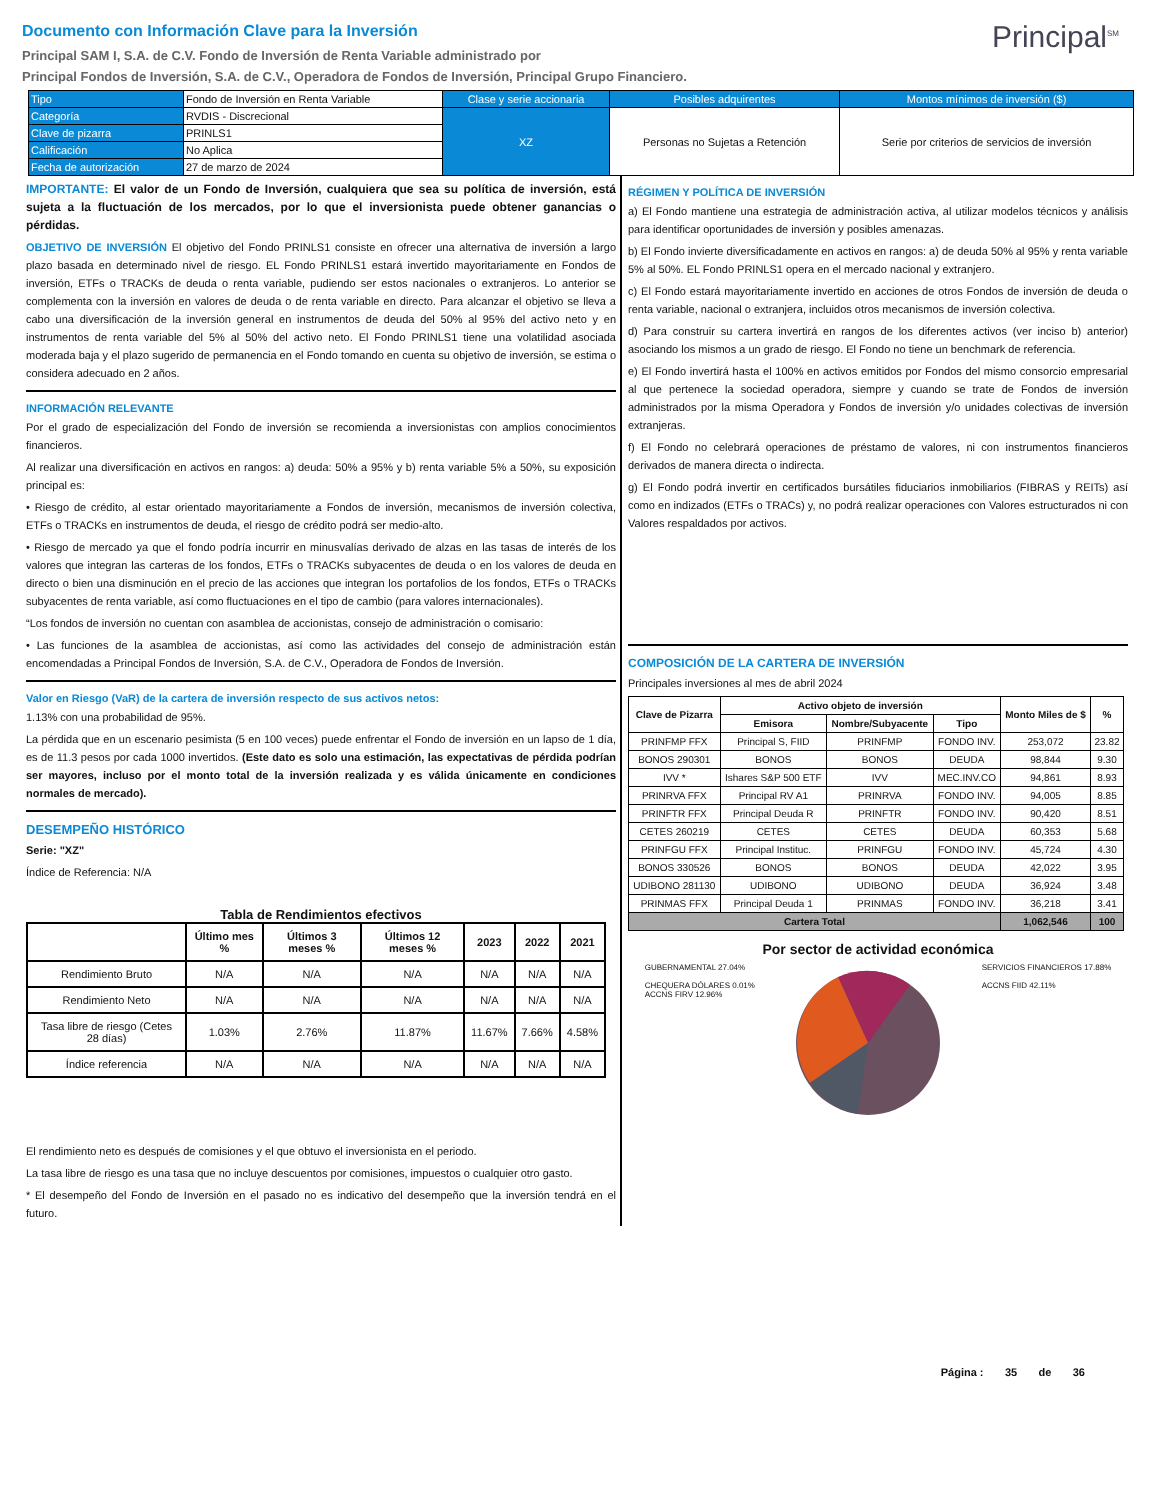Principal<sup>SM</sup>
Documento con Información Clave para la Inversión
Principal SAM I, S.A. de C.V. Fondo de Inversión de Renta Variable administrado por
Principal Fondos de Inversión, S.A. de C.V., Operadora de Fondos de Inversión, Principal Grupo Financiero.
| Tipo | Fondo de Inversión en Renta Variable | Clase y serie accionaria | Posibles adquirentes | Montos mínimos de inversión ($) |
| Categoría | RVDIS - Discrecional | XZ | Personas no Sujetas a Retención | Serie por criterios de servicios de inversión |
| Clave de pizarra | PRINLS1 | | | |
| Calificación | No Aplica | | | |
| Fecha de autorización | 27 de marzo de 2024 | | | |
IMPORTANTE: El valor de un Fondo de Inversión, cualquiera que sea su política de inversión, está sujeta a la fluctuación de los mercados, por lo que el inversionista puede obtener ganancias o pérdidas.
OBJETIVO DE INVERSIÓN El objetivo del Fondo PRINLS1 consiste en ofrecer una alternativa de inversión a largo plazo basada en determinado nivel de riesgo. EL Fondo PRINLS1 estará invertido mayoritariamente en Fondos de inversión, ETFs o TRACKs de deuda o renta variable, pudiendo ser estos nacionales o extranjeros. Lo anterior se complementa con la inversión en valores de deuda o de renta variable en directo. Para alcanzar el objetivo se lleva a cabo una diversificación de la inversión general en instrumentos de deuda del 50% al 95% del activo neto y en instrumentos de renta variable del 5% al 50% del activo neto. El Fondo PRINLS1 tiene una volatilidad asociada moderada baja y el plazo sugerido de permanencia en el Fondo tomando en cuenta su objetivo de inversión, se estima o considera adecuado en 2 años.
INFORMACIÓN RELEVANTE
Por el grado de especialización del Fondo de inversión se recomienda a inversionistas con amplios conocimientos financieros.
Al realizar una diversificación en activos en rangos: a) deuda: 50% a 95% y b) renta variable 5% a 50%, su exposición principal es:
• Riesgo de crédito, al estar orientado mayoritariamente a Fondos de inversión, mecanismos de inversión colectiva, ETFs o TRACKs en instrumentos de deuda, el riesgo de crédito podrá ser medio-alto.
• Riesgo de mercado ya que el fondo podría incurrir en minusvalías derivado de alzas en las tasas de interés de los valores que integran las carteras de los fondos, ETFs o TRACKs subyacentes de deuda o en los valores de deuda en directo o bien una disminución en el precio de las acciones que integran los portafolios de los fondos, ETFs o TRACKs subyacentes de renta variable, así como fluctuaciones en el tipo de cambio (para valores internacionales).
“Los fondos de inversión no cuentan con asamblea de accionistas, consejo de administración o comisario:
• Las funciones de la asamblea de accionistas, así como las actividades del consejo de administración están encomendadas a Principal Fondos de Inversión, S.A. de C.V., Operadora de Fondos de Inversión.
Valor en Riesgo (VaR) de la cartera de inversión respecto de sus activos netos:
1.13% con una probabilidad de 95%.
La pérdida que en un escenario pesimista (5 en 100 veces) puede enfrentar el Fondo de inversión en un lapso de 1 día, es de 11.3 pesos por cada 1000 invertidos. (Este dato es solo una estimación, las expectativas de pérdida podrían ser mayores, incluso por el monto total de la inversión realizada y es válida únicamente en condiciones normales de mercado).
DESEMPEÑO HISTÓRICO
Serie: "XZ"
Índice de Referencia: N/A
Tabla de Rendimientos efectivos
| | Último mes % | Últimos 3 meses % | Últimos 12 meses % | 2023 | 2022 | 2021 |
| --- | --- | --- | --- | --- | --- | --- |
| Rendimiento Bruto | N/A | N/A | N/A | N/A | N/A | N/A |
| Rendimiento Neto | N/A | N/A | N/A | N/A | N/A | N/A |
| Tasa libre de riesgo (Cetes 28 días) | 1.03% | 2.76% | 11.87% | 11.67% | 7.66% | 4.58% |
| Índice referencia | N/A | N/A | N/A | N/A | N/A | N/A |
El rendimiento neto es después de comisiones y el que obtuvo el inversionista en el periodo.
La tasa libre de riesgo es una tasa que no incluye descuentos por comisiones, impuestos o cualquier otro gasto.
* El desempeño del Fondo de Inversión en el pasado no es indicativo del desempeño que la inversión tendrá en el futuro.
RÉGIMEN Y POLÍTICA DE INVERSIÓN
a) El Fondo mantiene una estrategia de administración activa, al utilizar modelos técnicos y análisis para identificar oportunidades de inversión y posibles amenazas.
b) El Fondo invierte diversificadamente en activos en rangos: a) de deuda 50% al 95% y renta variable 5% al 50%. EL Fondo PRINLS1 opera en el mercado nacional y extranjero.
c) El Fondo estará mayoritariamente invertido en acciones de otros Fondos de inversión de deuda o renta variable, nacional o extranjera, incluidos otros mecanismos de inversión colectiva.
d) Para construir su cartera invertirá en rangos de los diferentes activos (ver inciso b) anterior) asociando los mismos a un grado de riesgo. El Fondo no tiene un benchmark de referencia.
e) El Fondo invertirá hasta el 100% en activos emitidos por Fondos del mismo consorcio empresarial al que pertenece la sociedad operadora, siempre y cuando se trate de Fondos de inversión administrados por la misma Operadora y Fondos de inversión y/o unidades colectivas de inversión extranjeras.
f) El Fondo no celebrará operaciones de préstamo de valores, ni con instrumentos financieros derivados de manera directa o indirecta.
g) El Fondo podrá invertir en certificados bursátiles fiduciarios inmobiliarios (FIBRAS y REITs) así como en indizados (ETFs o TRACs) y, no podrá realizar operaciones con Valores estructurados ni con Valores respaldados por activos.
COMPOSICIÓN DE LA CARTERA DE INVERSIÓN
Principales inversiones al mes de abril 2024
| Clave de Pizarra | Activo objeto de inversión | | | Monto Miles de $ | % |
| --- | --- | --- | --- | --- | --- |
| | Emisora | Nombre/Subyacente | Tipo | | |
| PRINFMP FFX | Principal S, FIID | PRINFMP | FONDO INV. | 253,072 | 23.82 |
| BONOS 290301 | BONOS | BONOS | DEUDA | 98,844 | 9.30 |
| IVV * | Ishares S&P 500 ETF | IVV | MEC.INV.CO | 94,861 | 8.93 |
| PRINRVA FFX | Principal RV A1 | PRINRVA | FONDO INV. | 94,005 | 8.85 |
| PRINFTR FFX | Principal Deuda R | PRINFTR | FONDO INV. | 90,420 | 8.51 |
| CETES 260219 | CETES | CETES | DEUDA | 60,353 | 5.68 |
| PRINFGU FFX | Principal Instituc. | PRINFGU | FONDO INV. | 45,724 | 4.30 |
| BONOS 330526 | BONOS | BONOS | DEUDA | 42,022 | 3.95 |
| UDIBONO 281130 | UDIBONO | UDIBONO | DEUDA | 36,924 | 3.48 |
| PRINMAS FFX | Principal Deuda 1 | PRINMAS | FONDO INV. | 36,218 | 3.41 |
| Cartera Total | | | | 1,062,546 | 100 |
Por sector de actividad económica
GUBERNAMENTAL 27.04%
CHEQUERA DÓLARES 0.01%
ACCNS FIRV 12.96%
SERVICIOS FINANCIEROS 17.88%
ACCNS FIID 42.11%
Página : 35 de 36